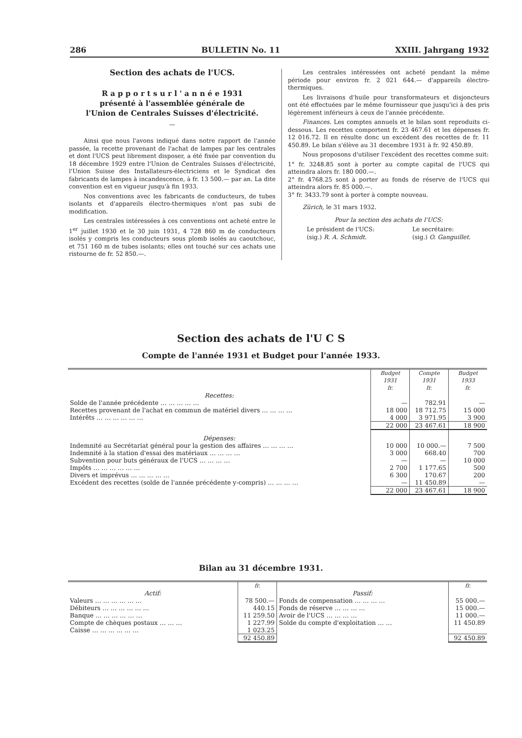286 BULLETIN No. 11 XXIII. Jahrgang 1932
Section des achats de l'UCS.
R a p p o r t s u r l ' a n n é e 1931
présenté à l'assemblée générale de
l'Union de Centrales Suisses d'électricité.
—
Ainsi que nous l'avons indiqué dans notre rapport de l'année passée, la recette provenant de l'achat de lampes par les centrales et dont l'UCS peut librement disposer, a été fixée par convention du 18 décembre 1929 entre l'Union de Centrales Suisses d'électricité, l'Union Suisse des Installateurs-électriciens et le Syndicat des fabricants de lampes à incandescence, à fr. 13 500.— par an. La dite convention est en vigueur jusqu'à fin 1933.
Nos conventions avec les fabricants de conducteurs, de tubes isolants et d'appareils électro-thermiques n'ont pas subi de modification.
Les centrales intéressées à ces conventions ont acheté entre le 1<sup>er</sup> juillet 1930 et le 30 juin 1931, 4 728 860 m de conducteurs isolés y compris les conducteurs sous plomb isolés au caoutchouc, et 751 160 m de tubes isolants; elles ont touché sur ces achats une ristourne de fr. 52 850.—.
Les centrales intéressées ont acheté pendant la même période pour environ fr. 2 021 644.— d'appareils électro-thermiques.
Les livraisons d'huile pour transformateurs et disjoncteurs ont été effectuées par le même fournisseur que jusqu'ici à des pris légèrement inférieurs à ceux de l'année précédente.
Finances. Les comptes annuels et le bilan sont reproduits ci-dessous. Les recettes comportent fr. 23 467.61 et les dépenses fr. 12 016.72. Il en résulte donc un excédent des recettes de fr. 11 450.89. Le bilan s'élève au 31 decembre 1931 à fr. 92 450.89.
Nous proposons d'utiliser l'excédent des recettes comme suit:
1° fr. 3248.85 sont à porter au compte capital de l'UCS qui atteindra alors fr. 180 000.—.
2° fr. 4768.25 sont à porter au fonds de réserve de l'UCS qui atteindra alors fr. 85 000.—.
3° fr. 3433.79 sont à porter à compte nouveau.
Zürich, le 31 mars 1932.
Pour la section des achats de l'UCS:
Le président de l'UCS:
(sig.) R. A. Schmidt.
Le secrétaire:
(sig.) O. Ganguillet.
Section des achats de l'U C S
Compte de l'année 1931 et Budget pour l'année 1933.
| | Budget 1931 fr. | Compte 1931 fr. | Budget 1933 fr. |
| Recettes: | | | |
| Solde de l'année précédente … … … … … | — | 782.91 | — |
| Recettes provenant de l'achat en commun de matériel divers … … … … | 18 000 | 18 712.75 | 15 000 |
| Intérêts … … … … … … | 4 000 | 3 971.95 | 3 900 |
| | 22 000 | 23 467.61 | 18 900 |
| Dépenses: | | | |
| Indemnité au Secrétariat général pour la gestion des affaires … … … … | 10 000 | 10 000.— | 7 500 |
| Indemnité à la station d'essai des matériaux … … … … | 3 000 | 668.40 | 700 |
| Subvention pour buts généraux de l'UCS … … … … | — | — | 10 000 |
| Impôts … … … … … … | 2 700 | 1 177.65 | 500 |
| Divers et imprévus … … … … … | 6 300 | 170.67 | 200 |
| Excédent des recettes (solde de l'année précédente y-compris) … … … … | — | 11 450.89 | — |
| | 22 000 | 23 467.61 | 18 900 |
Bilan au 31 décembre 1931.
| | fr. | | fr. |
| Actif: | | Passif: | |
| Valeurs … … … … … … | 78 500.— | Fonds de compensation … … … … | 55 000.— |
| Débiteurs … … … … … … | 440.15 | Fonds de réserve … … … … | 15 000.— |
| Banque … … … … … … | 11 259.50 | Avoir de l'UCS … … … … | 11 000.— |
| Compte de chèques postaux … … … | 1 227.99 | Solde du compte d'exploitation … … | 11 450.89 |
| Caisse … … … … … … | 1 023.25 | | |
| | 92 450.89 | | 92 450.89 |